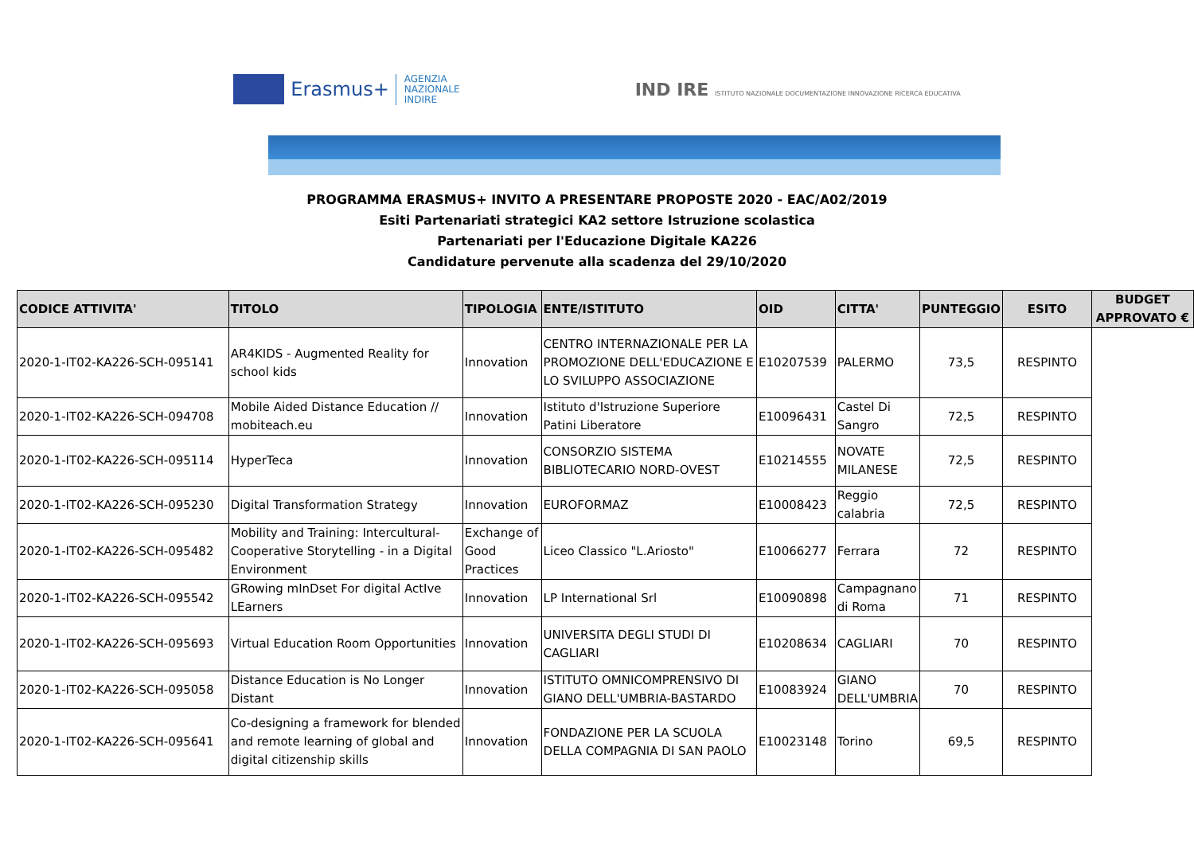Erasmus+
AGENZIA
NAZIONALE
INDIRE
IND IRE ISTITUTO NAZIONALE DOCUMENTAZIONE INNOVAZIONE RICERCA EDUCATIVA
PROGRAMMA ERASMUS+ INVITO A PRESENTARE PROPOSTE 2020 - EAC/A02/2019
Esiti Partenariati strategici KA2 settore Istruzione scolastica
Partenariati per l'Educazione Digitale KA226
Candidature pervenute alla scadenza del 29/10/2020
| CODICE ATTIVITA' | TITOLO | TIPOLOGIA | ENTE/ISTITUTO | OID | CITTA' | PUNTEGGIO | ESITO | BUDGET APPROVATO € |
| --- | --- | --- | --- | --- | --- | --- | --- | --- |
| 2020-1-IT02-KA226-SCH-095141 | AR4KIDS - Augmented Reality for school kids | Innovation | CENTRO INTERNAZIONALE PER LA PROMOZIONE DELL'EDUCAZIONE E LO SVILUPPO ASSOCIAZIONE | E10207539 | PALERMO | 73,5 | RESPINTO | |
| 2020-1-IT02-KA226-SCH-094708 | Mobile Aided Distance Education // mobiteach.eu | Innovation | Istituto d'Istruzione Superiore Patini Liberatore | E10096431 | Castel Di Sangro | 72,5 | RESPINTO | |
| 2020-1-IT02-KA226-SCH-095114 | HyperTeca | Innovation | CONSORZIO SISTEMA BIBLIOTECARIO NORD-OVEST | E10214555 | NOVATE MILANESE | 72,5 | RESPINTO | |
| 2020-1-IT02-KA226-SCH-095230 | Digital Transformation Strategy | Innovation | EUROFORMAZ | E10008423 | Reggio calabria | 72,5 | RESPINTO | |
| 2020-1-IT02-KA226-SCH-095482 | Mobility and Training: Intercultural-Cooperative Storytelling - in a Digital Environment | Exchange of Good Practices | Liceo Classico "L.Ariosto" | E10066277 | Ferrara | 72 | RESPINTO | |
| 2020-1-IT02-KA226-SCH-095542 | GRowing mInDset For digital ActIve LEarners | Innovation | LP International Srl | E10090898 | Campagnano di Roma | 71 | RESPINTO | |
| 2020-1-IT02-KA226-SCH-095693 | Virtual Education Room Opportunities | Innovation | UNIVERSITA DEGLI STUDI DI CAGLIARI | E10208634 | CAGLIARI | 70 | RESPINTO | |
| 2020-1-IT02-KA226-SCH-095058 | Distance Education is No Longer Distant | Innovation | ISTITUTO OMNICOMPRENSIVO DI GIANO DELL'UMBRIA-BASTARDO | E10083924 | GIANO DELL'UMBRIA | 70 | RESPINTO | |
| 2020-1-IT02-KA226-SCH-095641 | Co-designing a framework for blended and remote learning of global and digital citizenship skills | Innovation | FONDAZIONE PER LA SCUOLA DELLA COMPAGNIA DI SAN PAOLO | E10023148 | Torino | 69,5 | RESPINTO | |